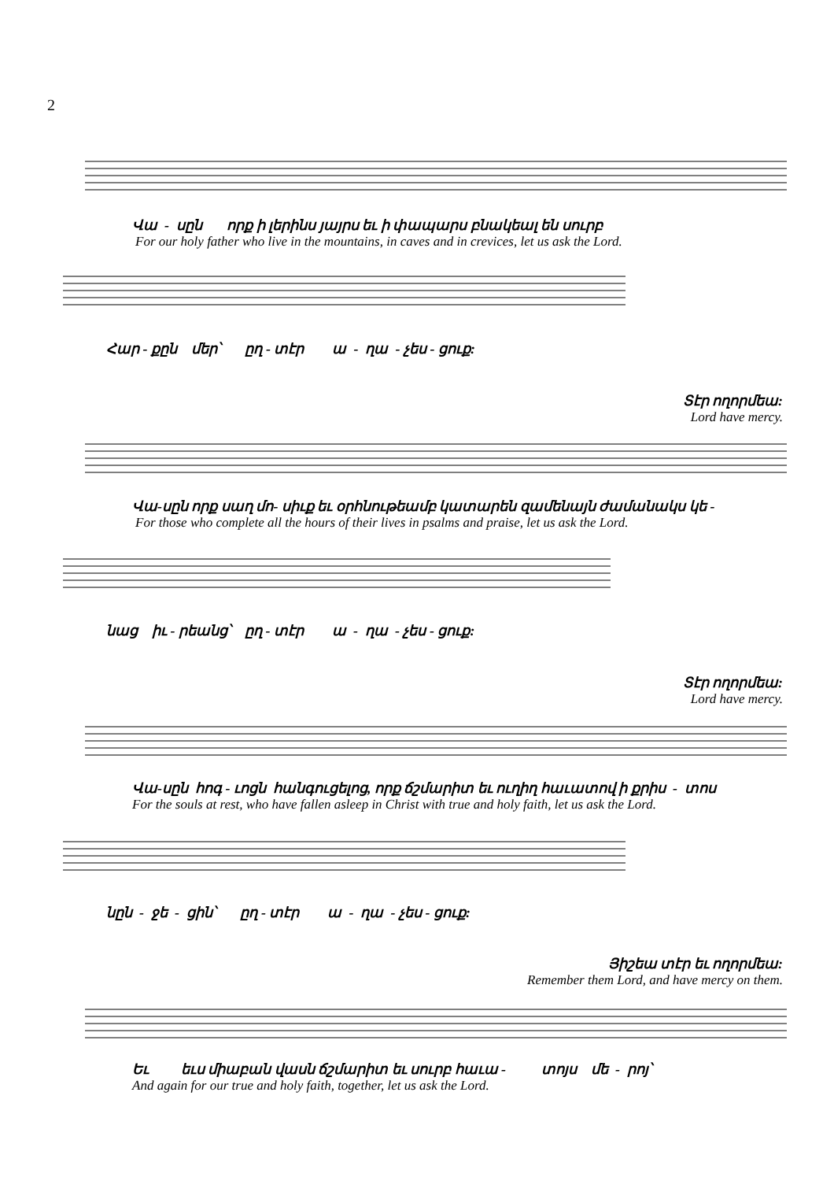2
Վա - սըն որք ի լերինս յայրս եւ ի փապարս բնակեալ են սուրբ
For our holy father who live in the mountains, in caves and in crevices, let us ask the Lord.
Հար - քըն մեր՝ ըղ - տէր ա - ղա - չես - ցուք:
Տէր ողորմեա:
Lord have mercy.
Վա-սըն որք սաղ մո- սիւք եւ օրհնութեամբ կատարեն զամենայն ժամանակս կե -
For those who complete all the hours of their lives in psalms and praise, let us ask the Lord.
նաց իւ - րեանց՝ ըղ - տէր ա - ղա - չես - ցուք:
Տէր ողորմեա:
Lord have mercy.
Վա-սըն հոգ - ւոցն հանգուցելոց, որք ճշմարիտ եւ ուղիղ հաւատով ի քրիս - տոս
For the souls at rest, who have fallen asleep in Christ with true and holy faith, let us ask the Lord.
նըն - ջե - ցին՝ ըղ - տէր ա - ղա - չես - ցուք:
Յիշեա տէր եւ ողորմեա:
Remember them Lord, and have mercy on them.
Եւ եւս միաբան վասն ճշմարիտ եւ սուրբ հաւա - տոյս մե - րոյ՝
And again for our true and holy faith, together, let us ask the Lord.